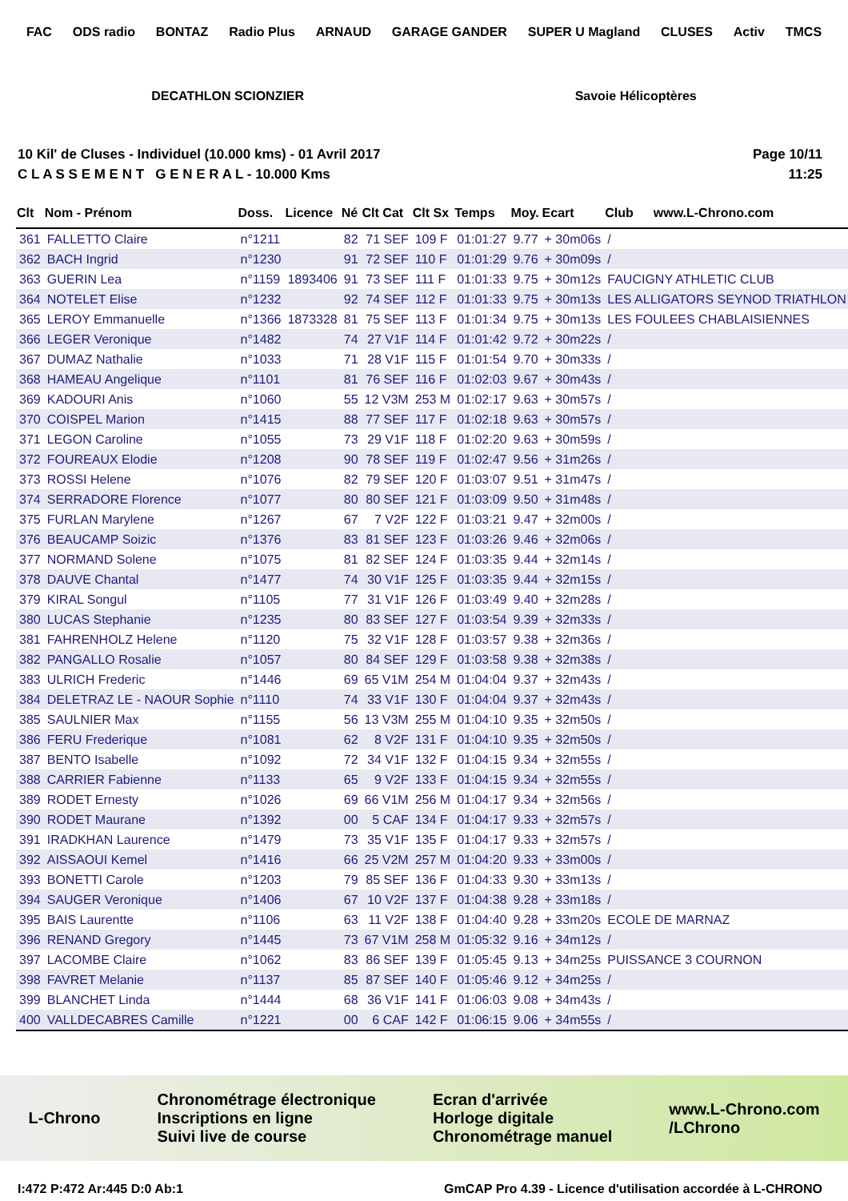FAC ODS radio BONTAZ Radio Plus ARNAUD GARAGE GANDER SUPER U Magland CLUSES Activ TMCS DECATHLON SCIONZIER Savoie Hélicoptères
10 Kil' de Cluses - Individuel (10.000 kms) - 01 Avril 2017
C L A S S E M E N T G E N E R A L - 10.000 Kms
Page 10/11
11:25
| Clt | Nom - Prénom | Doss. | Licence | Né | Clt Cat | Clt Sx | Temps | Moy. | Ecart | Club | www.L-Chrono.com |
| --- | --- | --- | --- | --- | --- | --- | --- | --- | --- | --- | --- |
| 361 | FALLETTO Claire | n°1211 | | 82 | 71 SEF | 109 F | 01:01:27 | 9.77 | + 30m06s | / | |
| 362 | BACH Ingrid | n°1230 | | 91 | 72 SEF | 110 F | 01:01:29 | 9.76 | + 30m09s | / | |
| 363 | GUERIN Lea | n°1159 | 1893406 | 91 | 73 SEF | 111 F | 01:01:33 | 9.75 | + 30m12s | FAUCIGNY ATHLETIC CLUB | |
| 364 | NOTELET Elise | n°1232 | | 92 | 74 SEF | 112 F | 01:01:33 | 9.75 | + 30m13s | LES ALLIGATORS SEYNOD TRIATHLON | |
| 365 | LEROY Emmanuelle | n°1366 | 1873328 | 81 | 75 SEF | 113 F | 01:01:34 | 9.75 | + 30m13s | LES FOULEES CHABLAISIENNES | |
| 366 | LEGER Veronique | n°1482 | | 74 | 27 V1F | 114 F | 01:01:42 | 9.72 | + 30m22s | / | |
| 367 | DUMAZ Nathalie | n°1033 | | 71 | 28 V1F | 115 F | 01:01:54 | 9.70 | + 30m33s | / | |
| 368 | HAMEAU Angelique | n°1101 | | 81 | 76 SEF | 116 F | 01:02:03 | 9.67 | + 30m43s | / | |
| 369 | KADOURI Anis | n°1060 | | 55 | 12 V3M | 253 M | 01:02:17 | 9.63 | + 30m57s | / | |
| 370 | COISPEL Marion | n°1415 | | 88 | 77 SEF | 117 F | 01:02:18 | 9.63 | + 30m57s | / | |
| 371 | LEGON Caroline | n°1055 | | 73 | 29 V1F | 118 F | 01:02:20 | 9.63 | + 30m59s | / | |
| 372 | FOUREAUX Elodie | n°1208 | | 90 | 78 SEF | 119 F | 01:02:47 | 9.56 | + 31m26s | / | |
| 373 | ROSSI Helene | n°1076 | | 82 | 79 SEF | 120 F | 01:03:07 | 9.51 | + 31m47s | / | |
| 374 | SERRADORE Florence | n°1077 | | 80 | 80 SEF | 121 F | 01:03:09 | 9.50 | + 31m48s | / | |
| 375 | FURLAN Marylene | n°1267 | | 67 | 7 V2F | 122 F | 01:03:21 | 9.47 | + 32m00s | / | |
| 376 | BEAUCAMP Soizic | n°1376 | | 83 | 81 SEF | 123 F | 01:03:26 | 9.46 | + 32m06s | / | |
| 377 | NORMAND Solene | n°1075 | | 81 | 82 SEF | 124 F | 01:03:35 | 9.44 | + 32m14s | / | |
| 378 | DAUVE Chantal | n°1477 | | 74 | 30 V1F | 125 F | 01:03:35 | 9.44 | + 32m15s | / | |
| 379 | KIRAL Songul | n°1105 | | 77 | 31 V1F | 126 F | 01:03:49 | 9.40 | + 32m28s | / | |
| 380 | LUCAS Stephanie | n°1235 | | 80 | 83 SEF | 127 F | 01:03:54 | 9.39 | + 32m33s | / | |
| 381 | FAHRENHOLZ Helene | n°1120 | | 75 | 32 V1F | 128 F | 01:03:57 | 9.38 | + 32m36s | / | |
| 382 | PANGALLO Rosalie | n°1057 | | 80 | 84 SEF | 129 F | 01:03:58 | 9.38 | + 32m38s | / | |
| 383 | ULRICH Frederic | n°1446 | | 69 | 65 V1M | 254 M | 01:04:04 | 9.37 | + 32m43s | / | |
| 384 | DELETRAZ LE - NAOUR Sophie | n°1110 | | 74 | 33 V1F | 130 F | 01:04:04 | 9.37 | + 32m43s | / | |
| 385 | SAULNIER Max | n°1155 | | 56 | 13 V3M | 255 M | 01:04:10 | 9.35 | + 32m50s | / | |
| 386 | FERU Frederique | n°1081 | | 62 | 8 V2F | 131 F | 01:04:10 | 9.35 | + 32m50s | / | |
| 387 | BENTO Isabelle | n°1092 | | 72 | 34 V1F | 132 F | 01:04:15 | 9.34 | + 32m55s | / | |
| 388 | CARRIER Fabienne | n°1133 | | 65 | 9 V2F | 133 F | 01:04:15 | 9.34 | + 32m55s | / | |
| 389 | RODET Ernesty | n°1026 | | 69 | 66 V1M | 256 M | 01:04:17 | 9.34 | + 32m56s | / | |
| 390 | RODET Maurane | n°1392 | | 00 | 5 CAF | 134 F | 01:04:17 | 9.33 | + 32m57s | / | |
| 391 | IRADKHAN Laurence | n°1479 | | 73 | 35 V1F | 135 F | 01:04:17 | 9.33 | + 32m57s | / | |
| 392 | AISSAOUI Kemel | n°1416 | | 66 | 25 V2M | 257 M | 01:04:20 | 9.33 | + 33m00s | / | |
| 393 | BONETTI Carole | n°1203 | | 79 | 85 SEF | 136 F | 01:04:33 | 9.30 | + 33m13s | / | |
| 394 | SAUGER Veronique | n°1406 | | 67 | 10 V2F | 137 F | 01:04:38 | 9.28 | + 33m18s | / | |
| 395 | BAIS Laurentte | n°1106 | | 63 | 11 V2F | 138 F | 01:04:40 | 9.28 | + 33m20s | ECOLE DE MARNAZ | |
| 396 | RENAND Gregory | n°1445 | | 73 | 67 V1M | 258 M | 01:05:32 | 9.16 | + 34m12s | / | |
| 397 | LACOMBE Claire | n°1062 | | 83 | 86 SEF | 139 F | 01:05:45 | 9.13 | + 34m25s | PUISSANCE 3 COURNON | |
| 398 | FAVRET Melanie | n°1137 | | 85 | 87 SEF | 140 F | 01:05:46 | 9.12 | + 34m25s | / | |
| 399 | BLANCHET Linda | n°1444 | | 68 | 36 V1F | 141 F | 01:06:03 | 9.08 | + 34m43s | / | |
| 400 | VALLDECABRES Camille | n°1221 | | 00 | 6 CAF | 142 F | 01:06:15 | 9.06 | + 34m55s | / | |
L-Chrono Chronométrage électronique
Inscriptions en ligne
Suivi live de course Ecran d'arrivée
Horloge digitale
Chronométrage manuel www.L-Chrono.com
/LChrono
I:472 P:472 Ar:445 D:0 Ab:1 GmCAP Pro 4.39 - Licence d'utilisation accordée à L-CHRONO